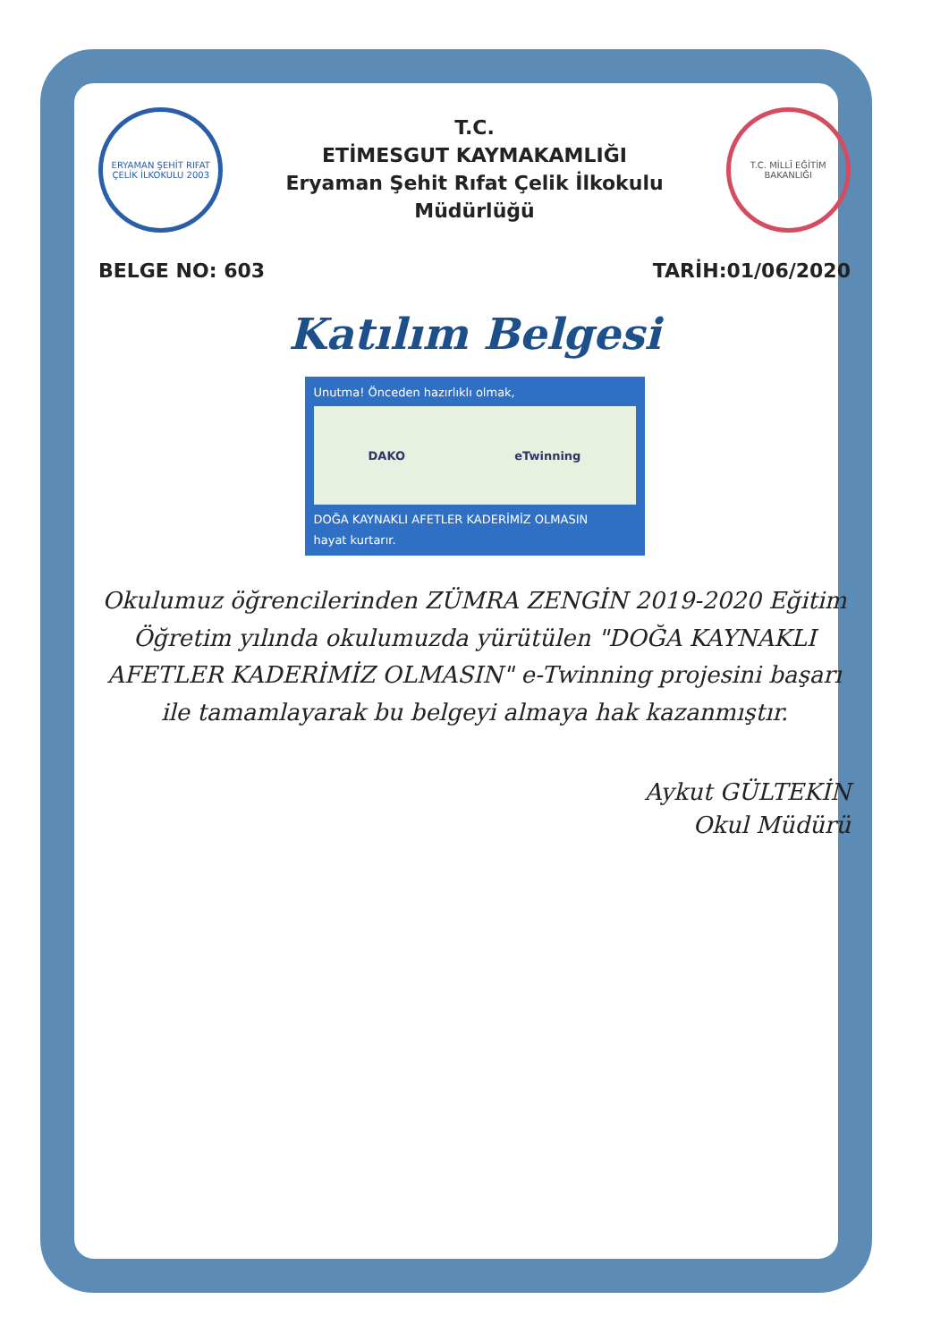ERYAMAN ŞEHİT RIFAT ÇELİK İLKOKULU 2003
T.C.
ETİMESGUT KAYMAKAMLIĞI
Eryaman Şehit Rıfat Çelik İlkokulu Müdürlüğü
T.C. MİLLÎ EĞİTİM BAKANLIĞI
BELGE NO: 603 TARİH:01/06/2020
Katılım Belgesi
Unutma! Önceden hazırlıklı olmak,
DAKO eTwinning
DOĞA KAYNAKLI AFETLER KADERİMİZ OLMASIN
hayat kurtarır.
Okulumuz öğrencilerinden ZÜMRA ZENGİN 2019-2020 Eğitim Öğretim yılında okulumuzda yürütülen "DOĞA KAYNAKLI AFETLER KADERİMİZ OLMASIN" e-Twinning projesini başarı ile tamamlayarak bu belgeyi almaya hak kazanmıştır.
Aykut GÜLTEKİN
Okul Müdürü